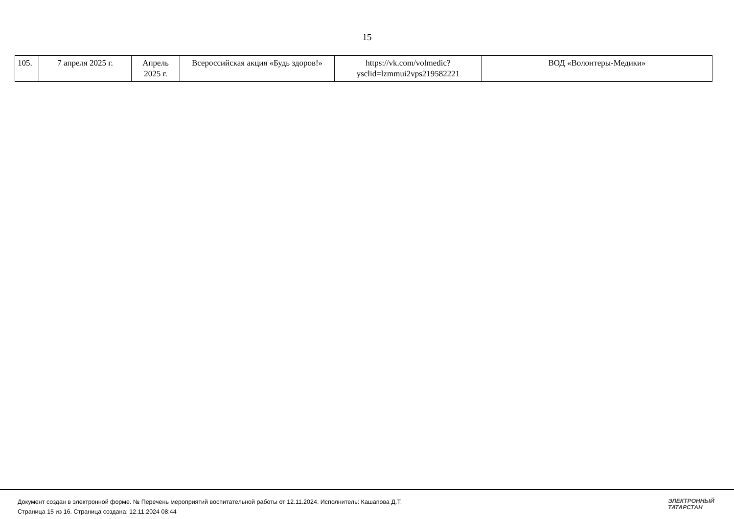15
| 105. | 7 апреля 2025 г. | Апрель 2025 г. | Всероссийская акция «Будь здоров!» | https://vk.com/volmedic?ysclid=lzmmui2vps219582221 | ВОД «Волонтеры-Медики» |
Документ создан в электронной форме. № Перечень мероприятий воспитательной работы от 12.11.2024. Исполнитель: Кашапова Д.Т.
Страница 15 из 16. Страница создана: 12.11.2024 08:44
ЭЛЕКТРОННЫЙ
ТАТАРСТАН